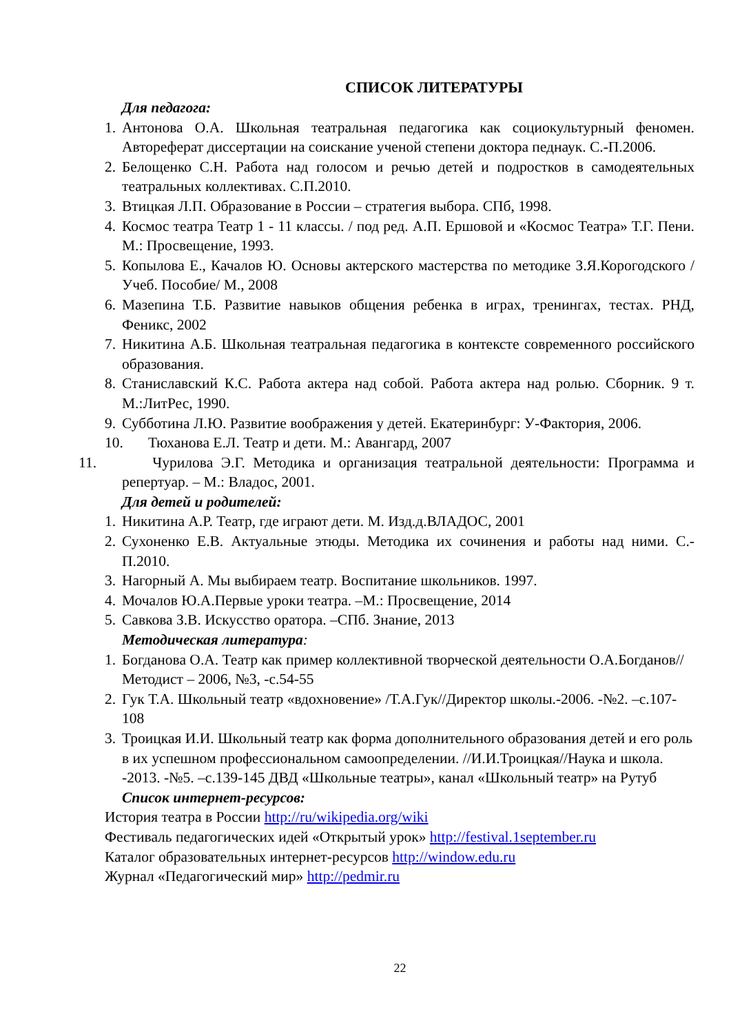СПИСОК ЛИТЕРАТУРЫ
Для педагога:
1. Антонова О.А. Школьная театральная педагогика как социокультурный феномен. Автореферат диссертации на соискание ученой степени доктора педнаук. С.-П.2006.
2. Белощенко С.Н. Работа над голосом и речью детей и подростков в самодеятельных театральных коллективах. С.П.2010.
3. Втицкая Л.П. Образование в России – стратегия выбора. СПб, 1998.
4. Космос театра Театр 1 - 11 классы. / под ред. А.П. Ершовой и «Космос Театра» Т.Г. Пени. М.: Просвещение, 1993.
5. Копылова Е., Качалов Ю. Основы актерского мастерства по методике З.Я.Корогодского /Учеб. Пособие/ М., 2008
6. Мазепина Т.Б. Развитие навыков общения ребенка в играх, тренингах, тестах. РНД, Феникс, 2002
7. Никитина А.Б. Школьная театральная педагогика в контексте современного российского образования.
8. Станиславский К.С. Работа актера над собой. Работа актера над ролью. Сборник. 9 т. М.:ЛитРес, 1990.
9. Субботина Л.Ю. Развитие воображения у детей. Екатеринбург: У-Фактория, 2006.
10. Тюханова Е.Л. Театр и дети. М.: Авангард, 2007
11. Чурилова Э.Г. Методика и организация театральной деятельности: Программа и репертуар. – М.: Владос, 2001.
Для детей и родителей:
1. Никитина А.Р. Театр, где играют дети. М. Изд.д.ВЛАДОС, 2001
2. Сухоненко Е.В. Актуальные этюды. Методика их сочинения и работы над ними. С.-П.2010.
3. Нагорный А. Мы выбираем театр. Воспитание школьников. 1997.
4. Мочалов Ю.А.Первые уроки театра. –М.: Просвещение, 2014
5. Савкова З.В. Искусство оратора. –СПб. Знание, 2013
Методическая литература:
1. Богданова О.А. Театр как пример коллективной творческой деятельности О.А.Богданов//Методист – 2006, №3, -с.54-55
2. Гук Т.А. Школьный театр «вдохновение» /Т.А.Гук//Директор школы.-2006. -№2. –с.107-108
3. Троицкая И.И. Школьный театр как форма дополнительного образования детей и его роль в их успешном профессиональном самоопределении. //И.И.Троицкая//Наука и школа. -2013. -№5. –с.139-145 ДВД «Школьные театры», канал «Школьный театр» на Рутуб
Список интернет-ресурсов:
История театра в России http://ru/wikipedia.org/wiki
Фестиваль педагогических идей «Открытый урок» http://festival.1september.ru
Каталог образовательных интернет-ресурсов http://window.edu.ru
Журнал «Педагогический мир» http://pedmir.ru
22